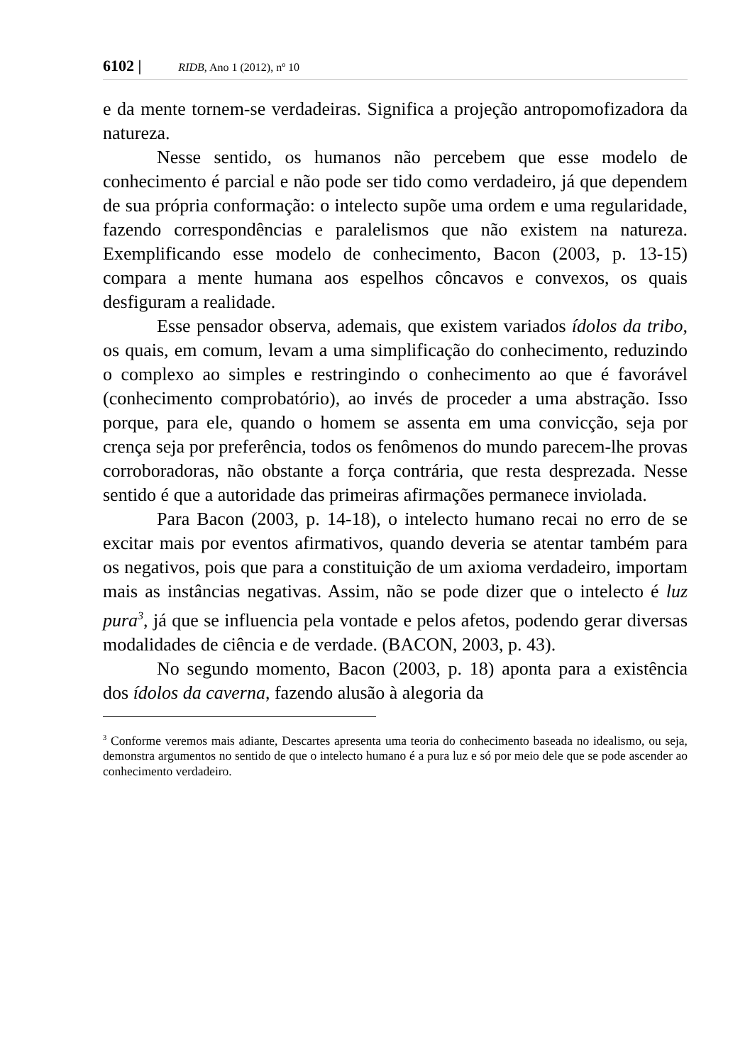6102 | RIDB, Ano 1 (2012), nº 10
e da mente tornem-se verdadeiras. Significa a projeção antropomofizadora da natureza.
Nesse sentido, os humanos não percebem que esse modelo de conhecimento é parcial e não pode ser tido como verdadeiro, já que dependem de sua própria conformação: o intelecto supõe uma ordem e uma regularidade, fazendo correspondências e paralelismos que não existem na natureza. Exemplificando esse modelo de conhecimento, Bacon (2003, p. 13-15) compara a mente humana aos espelhos côncavos e convexos, os quais desfiguram a realidade.
Esse pensador observa, ademais, que existem variados ídolos da tribo, os quais, em comum, levam a uma simplificação do conhecimento, reduzindo o complexo ao simples e restringindo o conhecimento ao que é favorável (conhecimento comprobatório), ao invés de proceder a uma abstração. Isso porque, para ele, quando o homem se assenta em uma convicção, seja por crença seja por preferência, todos os fenômenos do mundo parecem-lhe provas corroboradoras, não obstante a força contrária, que resta desprezada. Nesse sentido é que a autoridade das primeiras afirmações permanece inviolada.
Para Bacon (2003, p. 14-18), o intelecto humano recai no erro de se excitar mais por eventos afirmativos, quando deveria se atentar também para os negativos, pois que para a constituição de um axioma verdadeiro, importam mais as instâncias negativas. Assim, não se pode dizer que o intelecto é luz pura<sup>3</sup>, já que se influencia pela vontade e pelos afetos, podendo gerar diversas modalidades de ciência e de verdade. (BACON, 2003, p. 43).
No segundo momento, Bacon (2003, p. 18) aponta para a existência dos ídolos da caverna, fazendo alusão à alegoria da
<sup>3</sup> Conforme veremos mais adiante, Descartes apresenta uma teoria do conhecimento baseada no idealismo, ou seja, demonstra argumentos no sentido de que o intelecto humano é a pura luz e só por meio dele que se pode ascender ao conhecimento verdadeiro.